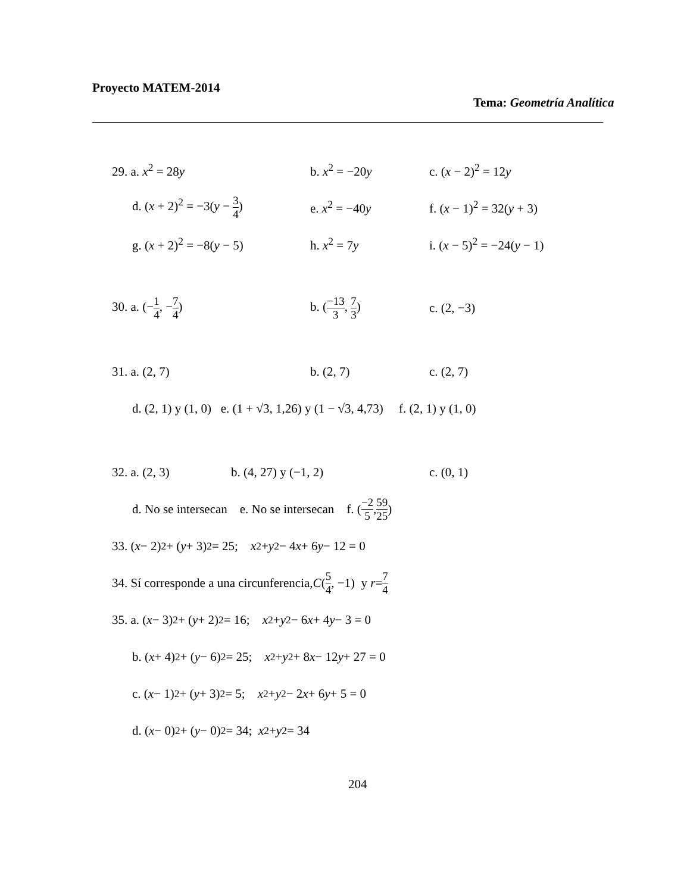Proyecto MATEM-2014
Tema: Geometría Analítica
29. a. x<sup>2</sup> = 28y b. x<sup>2</sup> = −20y c. (x − 2)<sup>2</sup> = 12y
d. (x + 2)<sup>2</sup> = −3(y − 3 4)
e. x<sup>2</sup> = −40y f. (x − 1)<sup>2</sup> = 32(y + 3)
g. (x + 2)<sup>2</sup> = −8(y − 5) h. x<sup>2</sup> = 7y i. (x − 5)<sup>2</sup> = −24(y − 1)
30. a. (−1 4, −7 4) b. (−13 3, 7 3) c. (2, −3)
31. a. (2, 7) b. (2, 7) c. (2, 7)
d. (2, 1) y (1, 0) e. (1 + √3, 1,26) y (1 − √3, 4,73) f. (2, 1) y (1, 0)
32. a. (2, 3) b. (4, 27) y (−1, 2) c. (0, 1)
d. No se intersecan e. No se intersecan f. (−2 5, 59 25)
33. (x − 2)<sup>2</sup> + (y + 3)<sup>2</sup> = 25; x<sup>2</sup> + y<sup>2</sup> − 4 x + 6 y − 12 = 0
34. Sí corresponde a una circunferencia, C (5 4, −1) y r = 7 4
35. a. (x − 3)<sup>2</sup> + (y + 2)<sup>2</sup> = 16; x<sup>2</sup> + y<sup>2</sup> − 6 x + 4 y − 3 = 0
b. (x + 4)<sup>2</sup> + (y − 6)<sup>2</sup> = 25; x<sup>2</sup> + y<sup>2</sup> + 8 x − 12 y + 27 = 0
c. (x − 1)<sup>2</sup> + (y + 3)<sup>2</sup> = 5; x<sup>2</sup> + y<sup>2</sup> − 2 x + 6 y + 5 = 0
d. (x − 0)<sup>2</sup> + (y − 0)<sup>2</sup> = 34; x<sup>2</sup> + y<sup>2</sup> = 34
204